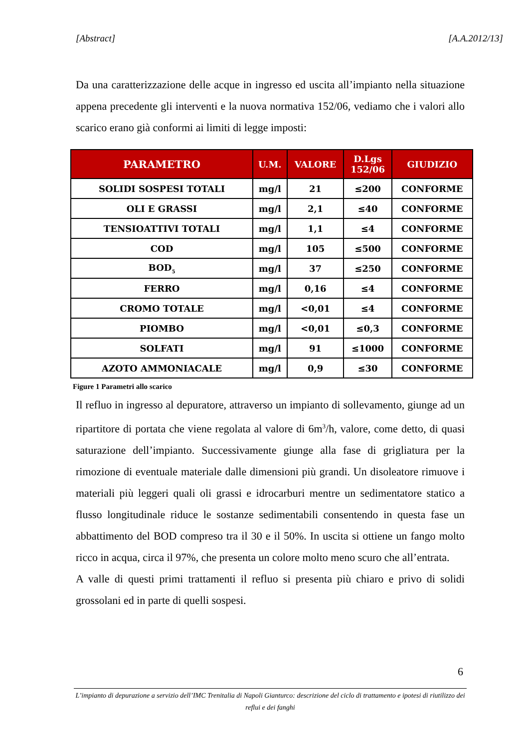[Abstract] [A.A.2012/13]
Da una caratterizzazione delle acque in ingresso ed uscita all’impianto nella situazione appena precedente gli interventi e la nuova normativa 152/06, vediamo che i valori allo scarico erano già conformi ai limiti di legge imposti:
| PARAMETRO | U.M. | VALORE | D.Lgs 152/06 | GIUDIZIO |
| --- | --- | --- | --- | --- |
| SOLIDI SOSPESI TOTALI | mg/l | 21 | ≤200 | CONFORME |
| OLI E GRASSI | mg/l | 2,1 | ≤40 | CONFORME |
| TENSIOATTIVI TOTALI | mg/l | 1,1 | ≤4 | CONFORME |
| COD | mg/l | 105 | ≤500 | CONFORME |
| BOD<sub>5</sub> | mg/l | 37 | ≤250 | CONFORME |
| FERRO | mg/l | 0,16 | ≤4 | CONFORME |
| CROMO TOTALE | mg/l | <0,01 | ≤4 | CONFORME |
| PIOMBO | mg/l | <0,01 | ≤0,3 | CONFORME |
| SOLFATI | mg/l | 91 | ≤1000 | CONFORME |
| AZOTO AMMONIACALE | mg/l | 0,9 | ≤30 | CONFORME |
Figure 1 Parametri allo scarico
Il refluo in ingresso al depuratore, attraverso un impianto di sollevamento, giunge ad un ripartitore di portata che viene regolata al valore di 6m<sup>3</sup>/h, valore, come detto, di quasi saturazione dell’impianto. Successivamente giunge alla fase di grigliatura per la rimozione di eventuale materiale dalle dimensioni più grandi. Un disoleatore rimuove i materiali più leggeri quali oli grassi e idrocarburi mentre un sedimentatore statico a flusso longitudinale riduce le sostanze sedimentabili consentendo in questa fase un abbattimento del BOD compreso tra il 30 e il 50%. In uscita si ottiene un fango molto ricco in acqua, circa il 97%, che presenta un colore molto meno scuro che all’entrata.
A valle di questi primi trattamenti il refluo si presenta più chiaro e privo di solidi grossolani ed in parte di quelli sospesi.
6
L’impianto di depurazione a servizio dell’IMC Trenitalia di Napoli Gianturco: descrizione del ciclo di trattamento e ipotesi di riutilizzo dei reflui e dei fanghi